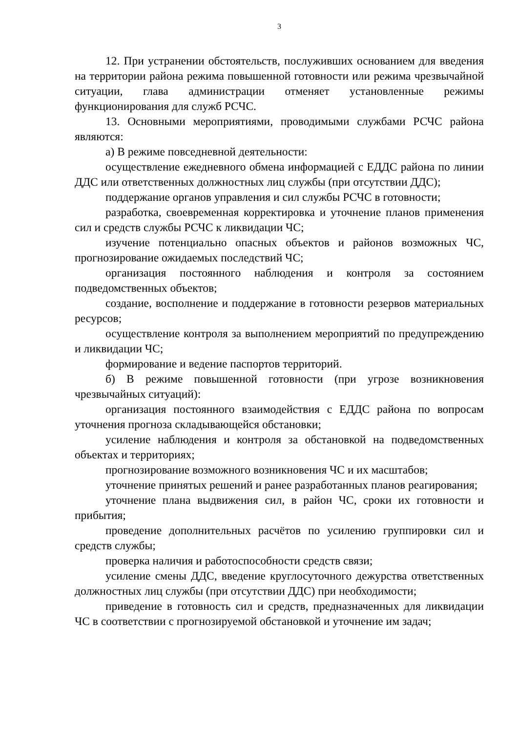3
12. При устранении обстоятельств, послуживших основанием для введения на территории района режима повышенной готовности или режима чрезвычайной ситуации, глава администрации отменяет установленные режимы функционирования для служб РСЧС.
13. Основными мероприятиями, проводимыми службами РСЧС района являются:
а) В режиме повседневной деятельности:
осуществление ежедневного обмена информацией с ЕДДС района по линии ДДС или ответственных должностных лиц службы (при отсутствии ДДС);
поддержание органов управления и сил службы РСЧС в готовности;
разработка, своевременная корректировка и уточнение планов применения сил и средств службы РСЧС к ликвидации ЧС;
изучение потенциально опасных объектов и районов возможных ЧС, прогнозирование ожидаемых последствий ЧС;
организация постоянного наблюдения и контроля за состоянием подведомственных объектов;
создание, восполнение и поддержание в готовности резервов материальных ресурсов;
осуществление контроля за выполнением мероприятий по предупреждению и ликвидации ЧС;
формирование и ведение паспортов территорий.
б) В режиме повышенной готовности (при угрозе возникновения чрезвычайных ситуаций):
организация постоянного взаимодействия с ЕДДС района по вопросам уточнения прогноза складывающейся обстановки;
усиление наблюдения и контроля за обстановкой на подведомственных объектах и территориях;
прогнозирование возможного возникновения ЧС и их масштабов;
уточнение принятых решений и ранее разработанных планов реагирования;
уточнение плана выдвижения сил, в район ЧС, сроки их готовности и прибытия;
проведение дополнительных расчётов по усилению группировки сил и средств службы;
проверка наличия и работоспособности средств связи;
усиление смены ДДС, введение круглосуточного дежурства ответственных должностных лиц службы (при отсутствии ДДС) при необходимости;
приведение в готовность сил и средств, предназначенных для ликвидации ЧС в соответствии с прогнозируемой обстановкой и уточнение им задач;